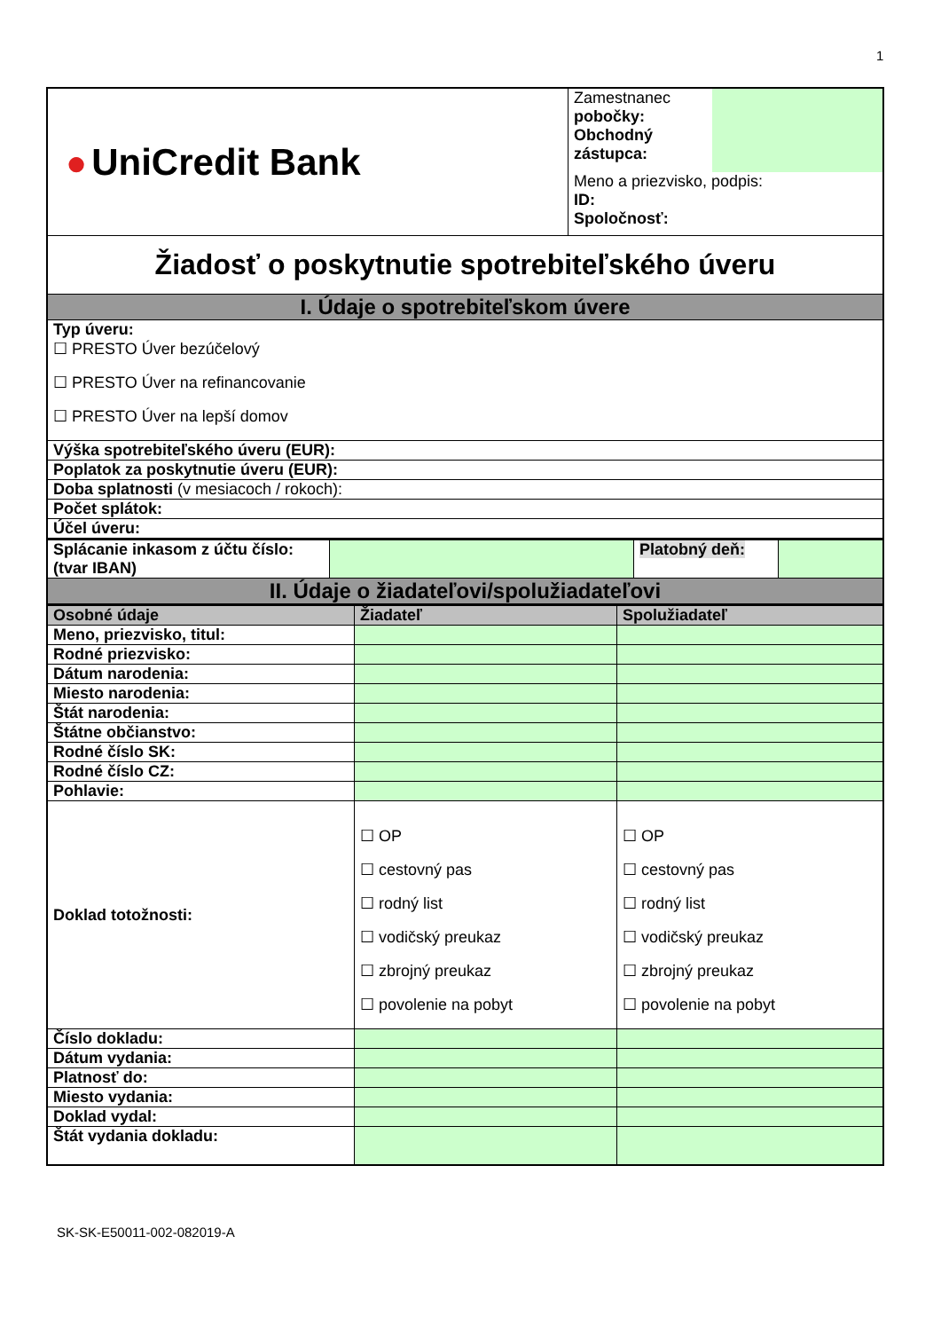1
| ● UniCredit Bank | Zamestnanec pobočky: Obchodný zástupca: | |
| | Meno a priezvisko, podpis: ID: Spoločnosť: | |
| Žiadosť o poskytnutie spotrebiteľského úveru | | |
| I. Údaje o spotrebiteľskom úvere | | |
| Typ úveru: ☐ PRESTO Úver bezúčelový ☐ PRESTO Úver na refinancovanie ☐ PRESTO Úver na lepší domov | | |
| Výška spotrebiteľského úveru (EUR): | | |
| Poplatok za poskytnutie úveru (EUR): | | |
| Doba splatnosti (v mesiacoch / rokoch): | | |
| Počet splátok: | | |
| Účel úveru: | | |
| Splácanie inkasom z účtu číslo: (tvar IBAN) | | Platobný deň: | |
| II. Údaje o žiadateľovi/spolužiadateľovi | | | |
| Osobné údaje | Žiadateľ | Spolužiadateľ |
| --- | --- | --- |
| Meno, priezvisko, titul: | | |
| Rodné priezvisko: | | |
| Dátum narodenia: | | |
| Miesto narodenia: | | |
| Štát narodenia: | | |
| Štátne občianstvo: | | |
| Rodné číslo SK: | | |
| Rodné číslo CZ: | | |
| Pohlavie: | | |
| Doklad totožnosti: | ☐ OP ☐ cestovný pas ☐ rodný list ☐ vodičský preukaz ☐ zbrojný preukaz ☐ povolenie na pobyt | ☐ OP ☐ cestovný pas ☐ rodný list ☐ vodičský preukaz ☐ zbrojný preukaz ☐ povolenie na pobyt |
| Číslo dokladu: | | |
| Dátum vydania: | | |
| Platnosť do: | | |
| Miesto vydania: | | |
| Doklad vydal: | | |
| Štát vydania dokladu: | | |
SK-SK-E50011-002-082019-A